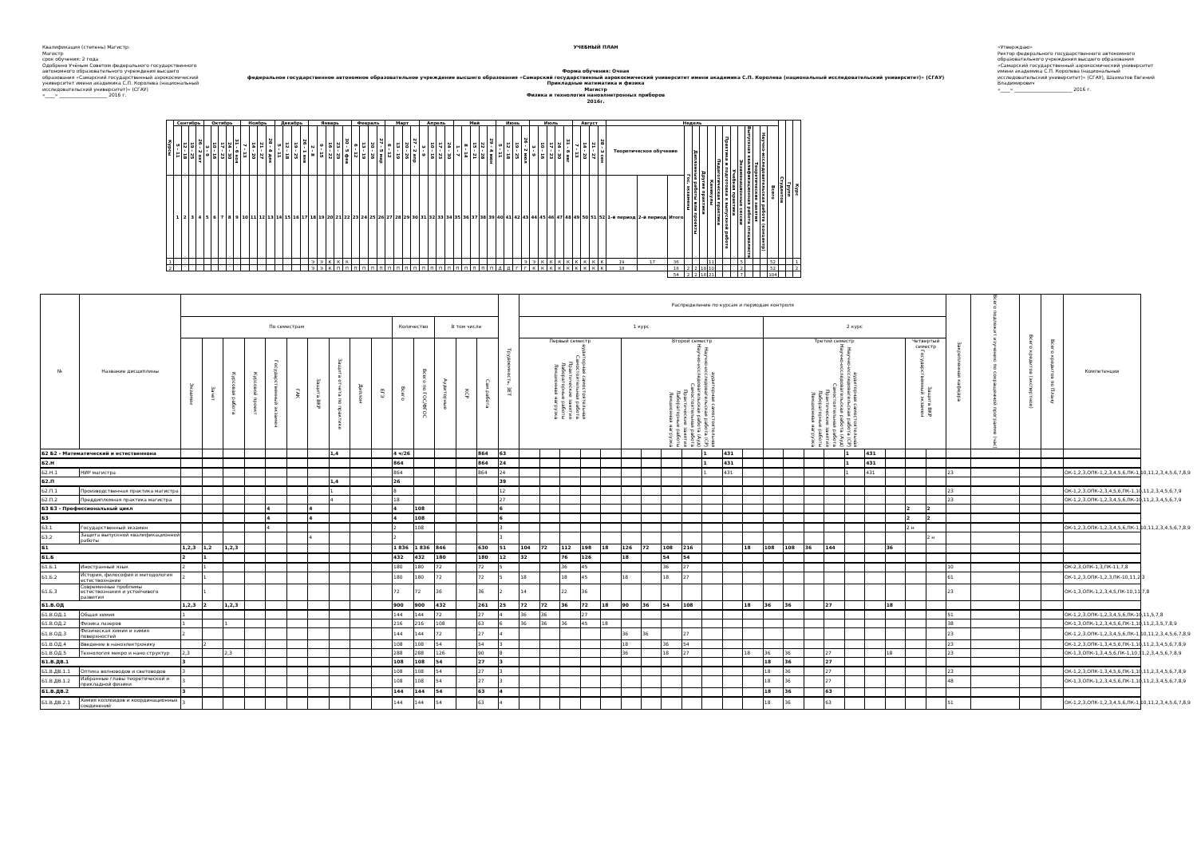Квалификация (степень) Магистр:
Магистр
срок обучения: 2 года
Одобрено Учёным Советом федерального государственного автономного образовательного учреждения высшего образования «Самарский государственный аэрокосмический университет имени академика С.П. Королева (национальный исследовательский университет)» (СГАУ)
«____» ____________________ 2016 г.
УЧЕБНЫЙ ПЛАН
Форма обучения: Очная
федеральное государственное автономное образовательное учреждение высшего образования «Самарский государственный аэрокосмический университет имени академика С.П. Королева (национальный исследовательский университет)» (СГАУ)
Прикладные математика и физика
Магистр
Физика и технология наноэлнетронных приборов
2016г.
«Утверждаю»
Ректор федерального государственного автономного образовательного учреждения высшего образования «Самарский государственный аэрокосмический университет имени академика С.П. Королева (национальный исследовательский университет)» (СГАУ), Шахматов Евгений Владимирович
«____» ________________________ 2016 г.
| Курсы | Сентябрь | | | | Октябрь | | | | | Ноябрь | | | | Декабрь | | | | Январь | | | | | Февраль | | | | Март | | | | Апрель | | | | Май | | | | | Июнь | | | | Июль | | | | | Август | | | | Недель | | | | | | | | | | | | | | | Студентов | Групп | Курс |
| --- | --- | --- | --- | --- | --- | --- | --- | --- | --- | --- | --- | --- | --- | --- | --- | --- | --- | --- | --- | --- | --- | --- | --- | --- | --- | --- | --- | --- | --- | --- | --- | --- | --- | --- | --- | --- | --- | --- | --- | --- | --- | --- | --- | --- | --- | --- | --- | --- | --- | --- | --- | --- | --- | --- | --- | --- | --- | --- | --- | --- | --- | --- | --- | --- | --- | --- | --- | --- | --- | --- |
| | 5 - 11 | 12 - 18 | 19 - 25 | 26 - 2 окт | 3 - 9 | 10 - 16 | 17 - 23 | 24 - 30 | 31 - 6 ноя | 7 - 13 | 14 - 20 | 21 - 27 | 28 - 4 дек | 5 - 11 | 12 - 18 | 19 - 25 | 26 - 1 янв | 2 - 8 | 9 - 15 | 16 - 22 | 23 - 29 | 30 - 5 фев | 6 - 12 | 13 - 19 | 20 - 26 | 27 - 5 мар | 6 - 12 | 13 - 19 | 20 - 26 | 27 - 2 апр | 3 - 9 | 10 - 16 | 17 - 23 | 24 - 30 | 1 - 7 | 8 - 14 | 15 - 21 | 22 - 28 | 29 - 4 июн | 5 - 11 | 12 - 18 | 19 - 25 | 26 - 2 июл | 3 - 9 | 10 - 16 | 17 - 23 | 24 - 30 | 31 - 6 авг | 7 - 13 | 14 - 20 | 21 - 27 | 28 - 3 сен | Теоретическое обучение | | | Гос. экзамены | Дипломные работы или проекты | Другие практики | Каникулы | Педагогическая практика | Практика и подготовка к выпускной работе | Учебная практика | Экзаменационные сессии | Выпускная квалификационная работа специалиста | Теоретические занятия | Научно-исследовательская работа (концентр) | Всего | | | |
| | 1 | 2 | 3 | 4 | 5 | 6 | 7 | 8 | 9 | 10 | 11 | 12 | 13 | 14 | 15 | 16 | 17 | 18 | 19 | 20 | 21 | 22 | 23 | 24 | 25 | 26 | 27 | 28 | 29 | 30 | 31 | 32 | 33 | 34 | 35 | 36 | 37 | 38 | 39 | 40 | 41 | 42 | 43 | 44 | 45 | 46 | 47 | 48 | 49 | 50 | 51 | 52 | 1-й период | 2-й период | Итого | | | | | | | | | | | | | | | |
| 1 | | | | | | | | | | | | | | | | | | Э | Э | К | К | К | | | | | | | | | | | | | | | | | | | | | Э | Э | К | К | К | К | К | К | К | К | 19 | 17 | 36 | | | | 11 | | | | 5 | | | | 52 | | | 1 |
| 2 | | | | | | | | | | | | | | | | | | Э | Э | К | П | П | П | П | П | П | П | П | П | П | П | П | П | П | П | П | П | П | П | Д | Д | Г | Г | К | К | К | К | К | К | К | К | К | 18 | | 18 | 2 | 2 | 18 | 10 | | | | 2 | | | | 52 | | | 2 |
| | | | | | | | | | | | | | | | | | | | | | | | | | | | | | | | | | | | | | | | | | | | | | | | | | | | | | | | 54 | 2 | 2 | 18 | 21 | | | | 7 | | | | 104 | | | |
| № | Название дисциплины | | | | | | | | | | | | | | | | Трудоемкость, ЗЕТ | Распределение по курсам и периодам контроля | | | | | | | | | | | | | | | | | | | | | Закрепленная кафедра | Всего подлежит изучению по сокращенной программе (час) | Всего кредитов (экспертное) | Всего кредитов по Плану | Компетенции |
| --- | --- | --- | --- | --- | --- | --- | --- | --- | --- | --- | --- | --- | --- | --- | --- | --- | --- | --- | --- | --- | --- | --- | --- | --- | --- | --- | --- | --- | --- | --- | --- | --- | --- | --- | --- | --- | --- | --- | --- | --- | --- | --- | --- |
| | | По семестрам | | | | | | | | | | Количество | | В том числе | | | | 1 курс | | | | | | | | | | | | 2 курс | | | | | | | | | | | | | |
| | | Экзамен | Зачет | Курсовая работа | Курсовой проект | Государственный экзамен | ГАК | Защита ВКР | Защита отчета по практике | Диплом | ЕГЭ | Всего | Всего по ГОС/ФГОС | Аудиторные | КСР | Сам.работа | | Первый семестр Лекционная нагрузка Лабораторные работы Практические занятия Самостоятельная работа аудиторная самостоятельная | | | | | Второй семестр Лекционная нагрузка Лабораторные работы Практические занятия Самостоятельная работа Научно-исследовательская работа (Ауд) Научно-исследовательская работа (СР) аудиторная самостоятельная | | | | | | | Третий семестр Лекционная нагрузка Лабораторные работы Практические занятия Самостоятельная работа Научно-исследовательская работа (Ауд) Научно-исследовательская работа (СР) аудиторная самостоятельная | | | | | | | Четвертый семестр Государственный экзамен Защита ВКР | | | | | | |
| Б2 Б2 - Математический и естественнона | | | | | | | | | 1,4 | | | 4 ч/26 | | | | 864 | 63 | | | | | | | | | | 1 | 431 | | | | | | 1 | 431 | | | | | | | | |
| Б2.Н | | | | | | | | | | | | 864 | | | | 864 | 24 | | | | | | | | | | 1 | 431 | | | | | | 1 | 431 | | | | | | | | |
| Б2.Н.1 | НИР магистра | | | | | | | | | | | 864 | | | | 864 | 24 | | | | | | | | | | 1 | 431 | | | | | | 1 | 431 | | | | 23 | | | | ОК-1,2,3,ОПК-1,2,3,4,5,6,ПК-1,10,11,2,3,4,5,6,7,8,9 |
| Б2.П | | | | | | | | | 1,4 | | | 26 | | | | | 39 | | | | | | | | | | | | | | | | | | | | | | | | | | |
| Б2.П.1 | Производственная практика магистра | | | | | | | | 1 | | | 8 | | | | | 12 | | | | | | | | | | | | | | | | | | | | | | 23 | | | | ОК-1,2,3,ОПК-2,3,4,5,6,ПК-1,10,11,2,3,4,5,6,7,9 |
| Б2.П.2 | Преддипломная практика магистра | | | | | | | | 4 | | | 18 | | | | | 27 | | | | | | | | | | | | | | | | | | | | | | 23 | | | | ОК-1,2,3,ОПК-1,2,3,4,5,6,ПК-10,11,2,3,4,5,6,7,9 |
| Б3 Б3 - Профессиональный цикл | | | | | | 4 | | 4 | | | | 4 | 108 | | | | 6 | | | | | | | | | | | | | | | | | | | | 2 | 2 | | | | | |
| Б3 | | | | | | 4 | | 4 | | | | 4 | 108 | | | | 6 | | | | | | | | | | | | | | | | | | | | 2 | 2 | | | | | |
| Б3.1 | Государственный экзамен | | | | | 4 | | | | | | 2 | 108 | | | | 3 | | | | | | | | | | | | | | | | | | | | 2 н | | | | | | ОК-1,2,3,ОПК-1,2,3,4,5,6,ПК-1,10,11,2,3,4,5,6,7,8,9 |
| Б3.2 | Защита выпускной квалификационной работы | | | | | | | 4 | | | | 2 | | | | | 3 | | | | | | | | | | | | | | | | | | | | | 2 н | | | | | |
| Б1 | | 1,2,3 | 1,2 | 1,2,3 | | | | | | | | 1 836 | 1 836 | 846 | | 630 | 51 | 104 | 72 | 112 | 198 | 18 | 126 | 72 | 108 | 216 | | | 18 | 108 | 108 | 36 | 144 | | | 36 | | | | | | | |
| Б1.Б | | 2 | 1 | | | | | | | | | 432 | 432 | 180 | | 180 | 12 | 32 | | 76 | 126 | | 18 | | 54 | 54 | | | | | | | | | | | | | | | | | |
| Б1.Б.1 | Иностранный язык | 2 | 1 | | | | | | | | | 180 | 180 | 72 | | 72 | 5 | | | 36 | 45 | | | | 36 | 27 | | | | | | | | | | | | | 10 | | | | ОК-2,3,ОПК-1,3,ПК-11,7,8 |
| Б1.Б.2 | История, философия и методология естествознание | 2 | 1 | | | | | | | | | 180 | 180 | 72 | | 72 | 5 | 18 | | 18 | 45 | | 18 | | 18 | 27 | | | | | | | | | | | | | 61 | | | | ОК-1,2,3,ОПК-1,2,3,ПК-10,11,2,3 |
| Б1.Б.3 | Современные проблемы естествознания и устойчивого развития | | 1 | | | | | | | | | 72 | 72 | 36 | | 36 | 2 | 14 | | 22 | 36 | | | | | | | | | | | | | | | | | | 23 | | | | ОК-1,3,ОПК-1,2,3,4,5,ПК-10,11,7,8 |
| Б1.В.ОД | | 1,2,3 | 2 | 1,2,3 | | | | | | | | 900 | 900 | 432 | | 261 | 25 | 72 | 72 | 36 | 72 | 18 | 90 | 36 | 54 | 108 | | | 18 | 36 | 36 | | 27 | | | 18 | | | | | | | |
| Б1.В.ОД.1 | Общая химия | 1 | | | | | | | | | | 144 | 144 | 72 | | 27 | 4 | 36 | 36 | | 27 | | | | | | | | | | | | | | | | | | 51 | | | | ОК-1,2,3,ОПК-1,2,3,4,5,6,ПК-10,11,5,7,8 |
| Б1.В.ОД.2 | Физика лазеров | 1 | | 1 | | | | | | | | 216 | 216 | 108 | | 63 | 6 | 36 | 36 | 36 | 45 | 18 | | | | | | | | | | | | | | | | | 38 | | | | ОК-1,3,ОПК-1,2,3,4,5,6,ПК-1,10,11,2,3,5,7,8,9 |
| Б1.В.ОД.3 | Физическая химия и химия поверхностей | 2 | | | | | | | | | | 144 | 144 | 72 | | 27 | 4 | | | | | | 36 | 36 | | 27 | | | | | | | | | | | | | 23 | | | | ОК-1,2,3,ОПК-1,2,3,4,5,6,ПК-1,10,11,2,3,4,5,6,7,8,9 |
| Б1.В.ОД.4 | Введение в наноэлектронику | | 2 | | | | | | | | | 108 | 108 | 54 | | 54 | 3 | | | | | | 18 | | 36 | 54 | | | | | | | | | | | | | 23 | | | | ОК-1,2,3,ОПК-1,3,4,5,6,ПК-1,10,11,2,3,4,5,6,7,8,9 |
| Б1.В.ОД.5 | Технология микро и нано структур | 2,3 | | 2,3 | | | | | | | | 288 | 288 | 126 | | 90 | 8 | | | | | | 36 | | 18 | 27 | | | 18 | 36 | 36 | | 27 | | | 18 | | | 23 | | | | ОК-1,3,ОПК-1,3,4,5,6,ПК-1,10,11,2,3,4,5,6,7,8,9 |
| Б1.В.ДВ.1 | | 3 | | | | | | | | | | 108 | 108 | 54 | | 27 | 3 | | | | | | | | | | | | | 18 | 36 | | 27 | | | | | | | | | | |
| Б1.В.ДВ.1.1 | Оптика волноводов и световодов | 3 | | | | | | | | | | 108 | 108 | 54 | | 27 | 3 | | | | | | | | | | | | | 18 | 36 | | 27 | | | | | | 23 | | | | ОК-1,2,3,ОПК-1,3,4,5,6,ПК-1,10,11,2,3,4,5,6,7,8,9 |
| Б1.В.ДВ.1.2 | Избранные главы теоретической и прикладной физики | 3 | | | | | | | | | | 108 | 108 | 54 | | 27 | 3 | | | | | | | | | | | | | 18 | 36 | | 27 | | | | | | 48 | | | | ОК-1,3,ОПК-1,2,3,4,5,6,ПК-1,10,11,2,3,4,5,6,7,8,9 |
| Б1.В.ДВ.2 | | 3 | | | | | | | | | | 144 | 144 | 54 | | 63 | 4 | | | | | | | | | | | | | 18 | 36 | | 63 | | | | | | | | | | |
| Б1.В.ДВ.2.1 | Химия коллоидов и координационных соединений | 3 | | | | | | | | | | 144 | 144 | 54 | | 63 | 4 | | | | | | | | | | | | | 18 | 36 | | 63 | | | | | | 51 | | | | ОК-1,2,3,ОПК-1,2,3,4,5,6,ПК-1,10,11,2,3,4,5,6,7,8,9 |